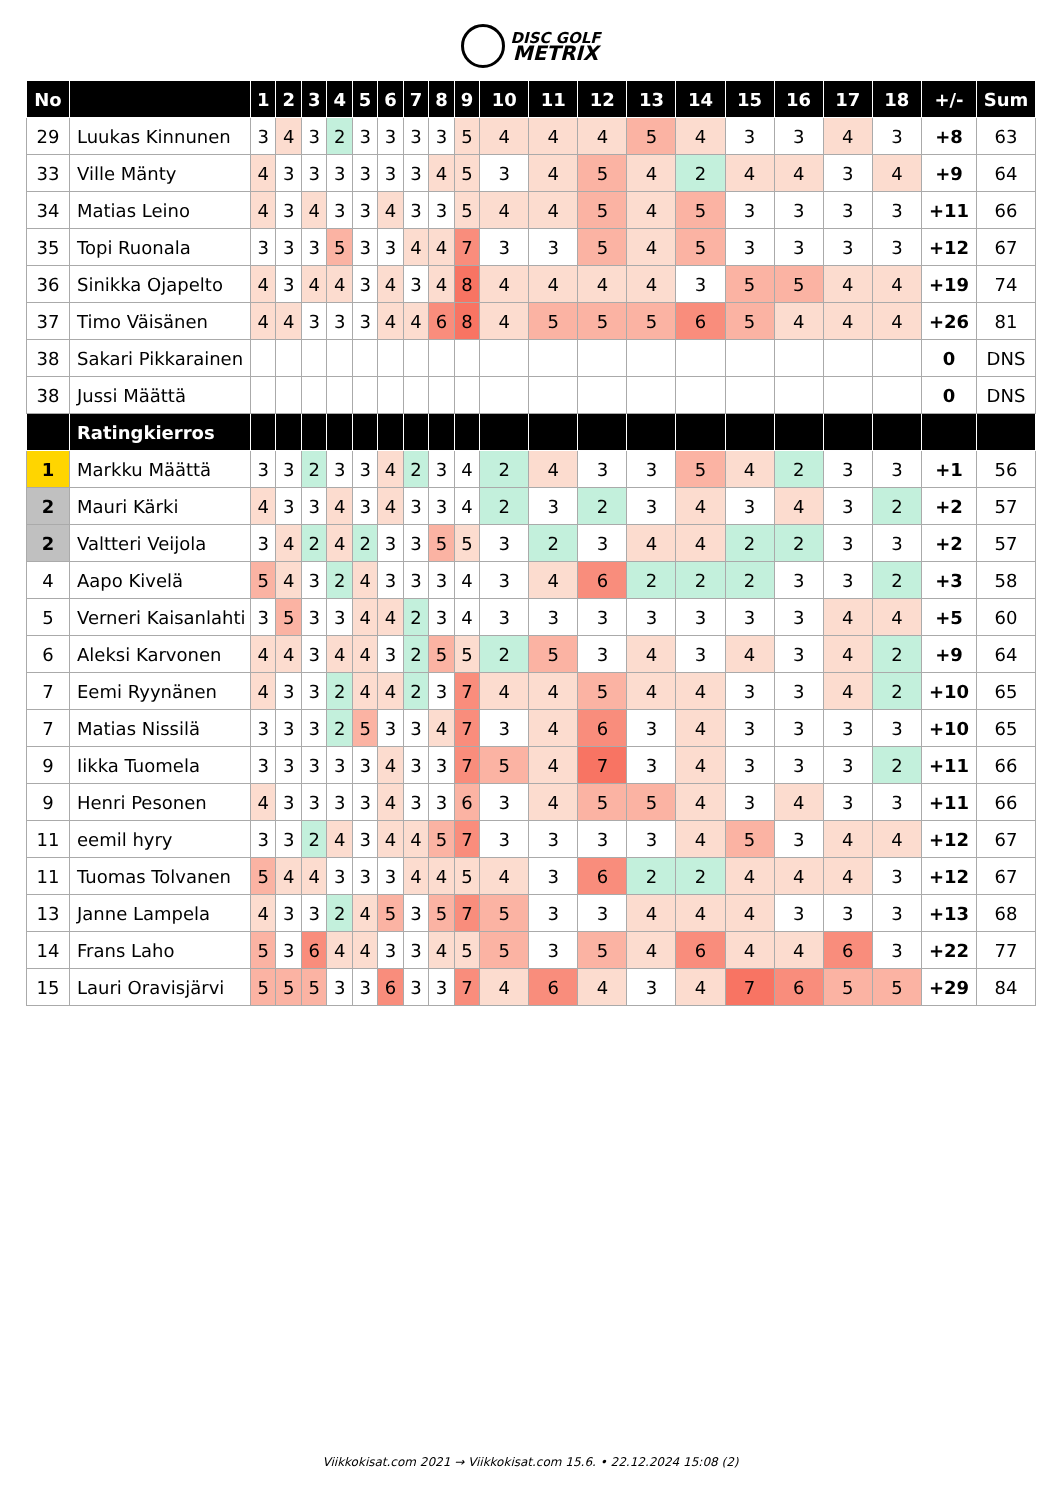DISC GOLF
METRIX
| No | | 1 | 2 | 3 | 4 | 5 | 6 | 7 | 8 | 9 | 10 | 11 | 12 | 13 | 14 | 15 | 16 | 17 | 18 | +/- | Sum |
| --- | --- | --- | --- | --- | --- | --- | --- | --- | --- | --- | --- | --- | --- | --- | --- | --- | --- | --- | --- | --- | --- |
| 29 | Luukas Kinnunen | 3 | 4 | 3 | 2 | 3 | 3 | 3 | 3 | 5 | 4 | 4 | 4 | 5 | 4 | 3 | 3 | 4 | 3 | +8 | 63 |
| 33 | Ville Mänty | 4 | 3 | 3 | 3 | 3 | 3 | 3 | 4 | 5 | 3 | 4 | 5 | 4 | 2 | 4 | 4 | 3 | 4 | +9 | 64 |
| 34 | Matias Leino | 4 | 3 | 4 | 3 | 3 | 4 | 3 | 3 | 5 | 4 | 4 | 5 | 4 | 5 | 3 | 3 | 3 | 3 | +11 | 66 |
| 35 | Topi Ruonala | 3 | 3 | 3 | 5 | 3 | 3 | 4 | 4 | 7 | 3 | 3 | 5 | 4 | 5 | 3 | 3 | 3 | 3 | +12 | 67 |
| 36 | Sinikka Ojapelto | 4 | 3 | 4 | 4 | 3 | 4 | 3 | 4 | 8 | 4 | 4 | 4 | 4 | 3 | 5 | 5 | 4 | 4 | +19 | 74 |
| 37 | Timo Väisänen | 4 | 4 | 3 | 3 | 3 | 4 | 4 | 6 | 8 | 4 | 5 | 5 | 5 | 6 | 5 | 4 | 4 | 4 | +26 | 81 |
| 38 | Sakari Pikkarainen | | | | | | | | | | | | | | | | | | | 0 | DNS |
| 38 | Jussi Määttä | | | | | | | | | | | | | | | | | | | 0 | DNS |
| | Ratingkierros | | | | | | | | | | | | | | | | | | | | |
| 1 | Markku Määttä | 3 | 3 | 2 | 3 | 3 | 4 | 2 | 3 | 4 | 2 | 4 | 3 | 3 | 5 | 4 | 2 | 3 | 3 | +1 | 56 |
| 2 | Mauri Kärki | 4 | 3 | 3 | 4 | 3 | 4 | 3 | 3 | 4 | 2 | 3 | 2 | 3 | 4 | 3 | 4 | 3 | 2 | +2 | 57 |
| 2 | Valtteri Veijola | 3 | 4 | 2 | 4 | 2 | 3 | 3 | 5 | 5 | 3 | 2 | 3 | 4 | 4 | 2 | 2 | 3 | 3 | +2 | 57 |
| 4 | Aapo Kivelä | 5 | 4 | 3 | 2 | 4 | 3 | 3 | 3 | 4 | 3 | 4 | 6 | 2 | 2 | 2 | 3 | 3 | 2 | +3 | 58 |
| 5 | Verneri Kaisanlahti | 3 | 5 | 3 | 3 | 4 | 4 | 2 | 3 | 4 | 3 | 3 | 3 | 3 | 3 | 3 | 3 | 4 | 4 | +5 | 60 |
| 6 | Aleksi Karvonen | 4 | 4 | 3 | 4 | 4 | 3 | 2 | 5 | 5 | 2 | 5 | 3 | 4 | 3 | 4 | 3 | 4 | 2 | +9 | 64 |
| 7 | Eemi Ryynänen | 4 | 3 | 3 | 2 | 4 | 4 | 2 | 3 | 7 | 4 | 4 | 5 | 4 | 4 | 3 | 3 | 4 | 2 | +10 | 65 |
| 7 | Matias Nissilä | 3 | 3 | 3 | 2 | 5 | 3 | 3 | 4 | 7 | 3 | 4 | 6 | 3 | 4 | 3 | 3 | 3 | 3 | +10 | 65 |
| 9 | Iikka Tuomela | 3 | 3 | 3 | 3 | 3 | 4 | 3 | 3 | 7 | 5 | 4 | 7 | 3 | 4 | 3 | 3 | 3 | 2 | +11 | 66 |
| 9 | Henri Pesonen | 4 | 3 | 3 | 3 | 3 | 4 | 3 | 3 | 6 | 3 | 4 | 5 | 5 | 4 | 3 | 4 | 3 | 3 | +11 | 66 |
| 11 | eemil hyry | 3 | 3 | 2 | 4 | 3 | 4 | 4 | 5 | 7 | 3 | 3 | 3 | 3 | 4 | 5 | 3 | 4 | 4 | +12 | 67 |
| 11 | Tuomas Tolvanen | 5 | 4 | 4 | 3 | 3 | 3 | 4 | 4 | 5 | 4 | 3 | 6 | 2 | 2 | 4 | 4 | 4 | 3 | +12 | 67 |
| 13 | Janne Lampela | 4 | 3 | 3 | 2 | 4 | 5 | 3 | 5 | 7 | 5 | 3 | 3 | 4 | 4 | 4 | 3 | 3 | 3 | +13 | 68 |
| 14 | Frans Laho | 5 | 3 | 6 | 4 | 4 | 3 | 3 | 4 | 5 | 5 | 3 | 5 | 4 | 6 | 4 | 4 | 6 | 3 | +22 | 77 |
| 15 | Lauri Oravisjärvi | 5 | 5 | 5 | 3 | 3 | 6 | 3 | 3 | 7 | 4 | 6 | 4 | 3 | 4 | 7 | 6 | 5 | 5 | +29 | 84 |
Viikkokisat.com 2021 → Viikkokisat.com 15.6. • 22.12.2024 15:08 (2)